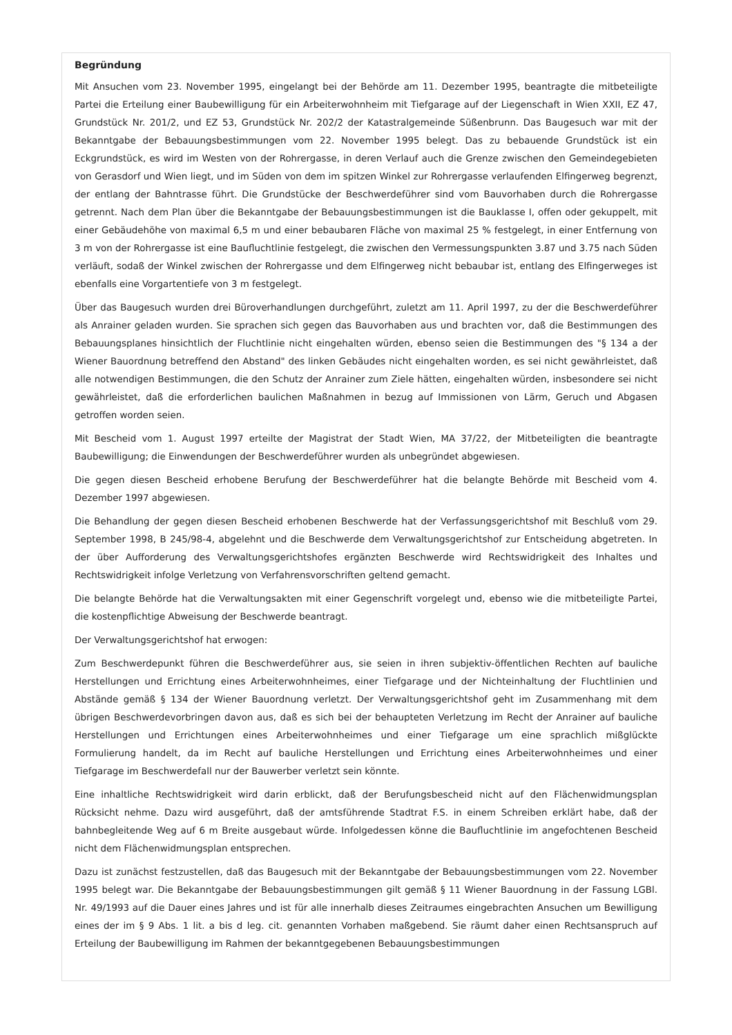Begründung
Mit Ansuchen vom 23. November 1995, eingelangt bei der Behörde am 11. Dezember 1995, beantragte die mitbeteiligte Partei die Erteilung einer Baubewilligung für ein Arbeiterwohnheim mit Tiefgarage auf der Liegenschaft in Wien XXII, EZ 47, Grundstück Nr. 201/2, und EZ 53, Grundstück Nr. 202/2 der Katastralgemeinde Süßenbrunn. Das Baugesuch war mit der Bekanntgabe der Bebauungsbestimmungen vom 22. November 1995 belegt. Das zu bebauende Grundstück ist ein Eckgrundstück, es wird im Westen von der Rohrergasse, in deren Verlauf auch die Grenze zwischen den Gemeindegebieten von Gerasdorf und Wien liegt, und im Süden von dem im spitzen Winkel zur Rohrergasse verlaufenden Elfingerweg begrenzt, der entlang der Bahntrasse führt. Die Grundstücke der Beschwerdeführer sind vom Bauvorhaben durch die Rohrergasse getrennt. Nach dem Plan über die Bekanntgabe der Bebauungsbestimmungen ist die Bauklasse I, offen oder gekuppelt, mit einer Gebäudehöhe von maximal 6,5 m und einer bebaubaren Fläche von maximal 25 % festgelegt, in einer Entfernung von 3 m von der Rohrergasse ist eine Baufluchtlinie festgelegt, die zwischen den Vermessungspunkten 3.87 und 3.75 nach Süden verläuft, sodaß der Winkel zwischen der Rohrergasse und dem Elfingerweg nicht bebaubar ist, entlang des Elfingerweges ist ebenfalls eine Vorgartentiefe von 3 m festgelegt.
Über das Baugesuch wurden drei Büroverhandlungen durchgeführt, zuletzt am 11. April 1997, zu der die Beschwerdeführer als Anrainer geladen wurden. Sie sprachen sich gegen das Bauvorhaben aus und brachten vor, daß die Bestimmungen des Bebauungsplanes hinsichtlich der Fluchtlinie nicht eingehalten würden, ebenso seien die Bestimmungen des "§ 134 a der Wiener Bauordnung betreffend den Abstand" des linken Gebäudes nicht eingehalten worden, es sei nicht gewährleistet, daß alle notwendigen Bestimmungen, die den Schutz der Anrainer zum Ziele hätten, eingehalten würden, insbesondere sei nicht gewährleistet, daß die erforderlichen baulichen Maßnahmen in bezug auf Immissionen von Lärm, Geruch und Abgasen getroffen worden seien.
Mit Bescheid vom 1. August 1997 erteilte der Magistrat der Stadt Wien, MA 37/22, der Mitbeteiligten die beantragte Baubewilligung; die Einwendungen der Beschwerdeführer wurden als unbegründet abgewiesen.
Die gegen diesen Bescheid erhobene Berufung der Beschwerdeführer hat die belangte Behörde mit Bescheid vom 4. Dezember 1997 abgewiesen.
Die Behandlung der gegen diesen Bescheid erhobenen Beschwerde hat der Verfassungsgerichtshof mit Beschluß vom 29. September 1998, B 245/98-4, abgelehnt und die Beschwerde dem Verwaltungsgerichtshof zur Entscheidung abgetreten. In der über Aufforderung des Verwaltungsgerichtshofes ergänzten Beschwerde wird Rechtswidrigkeit des Inhaltes und Rechtswidrigkeit infolge Verletzung von Verfahrensvorschriften geltend gemacht.
Die belangte Behörde hat die Verwaltungsakten mit einer Gegenschrift vorgelegt und, ebenso wie die mitbeteiligte Partei, die kostenpflichtige Abweisung der Beschwerde beantragt.
Der Verwaltungsgerichtshof hat erwogen:
Zum Beschwerdepunkt führen die Beschwerdeführer aus, sie seien in ihren subjektiv-öffentlichen Rechten auf bauliche Herstellungen und Errichtung eines Arbeiterwohnheimes, einer Tiefgarage und der Nichteinhaltung der Fluchtlinien und Abstände gemäß § 134 der Wiener Bauordnung verletzt. Der Verwaltungsgerichtshof geht im Zusammenhang mit dem übrigen Beschwerdevorbringen davon aus, daß es sich bei der behaupteten Verletzung im Recht der Anrainer auf bauliche Herstellungen und Errichtungen eines Arbeiterwohnheimes und einer Tiefgarage um eine sprachlich mißglückte Formulierung handelt, da im Recht auf bauliche Herstellungen und Errichtung eines Arbeiterwohnheimes und einer Tiefgarage im Beschwerdefall nur der Bauwerber verletzt sein könnte.
Eine inhaltliche Rechtswidrigkeit wird darin erblickt, daß der Berufungsbescheid nicht auf den Flächenwidmungsplan Rücksicht nehme. Dazu wird ausgeführt, daß der amtsführende Stadtrat F.S. in einem Schreiben erklärt habe, daß der bahnbegleitende Weg auf 6 m Breite ausgebaut würde. Infolgedessen könne die Baufluchtlinie im angefochtenen Bescheid nicht dem Flächenwidmungsplan entsprechen.
Dazu ist zunächst festzustellen, daß das Baugesuch mit der Bekanntgabe der Bebauungsbestimmungen vom 22. November 1995 belegt war. Die Bekanntgabe der Bebauungsbestimmungen gilt gemäß § 11 Wiener Bauordnung in der Fassung LGBl. Nr. 49/1993 auf die Dauer eines Jahres und ist für alle innerhalb dieses Zeitraumes eingebrachten Ansuchen um Bewilligung eines der im § 9 Abs. 1 lit. a bis d leg. cit. genannten Vorhaben maßgebend. Sie räumt daher einen Rechtsanspruch auf Erteilung der Baubewilligung im Rahmen der bekanntgegebenen Bebauungsbestimmungen